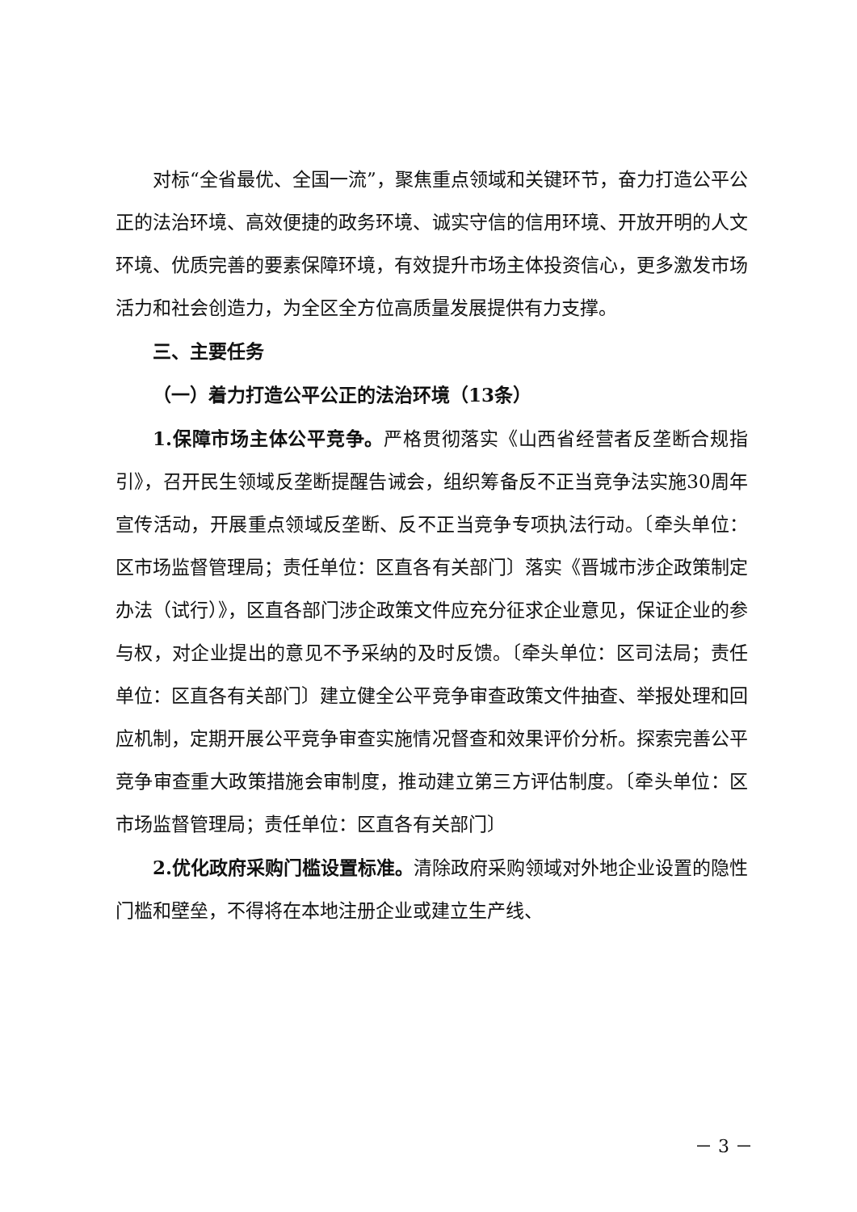对标“全省最优、全国一流”，聚焦重点领域和关键环节，奋力打造公平公正的法治环境、高效便捷的政务环境、诚实守信的信用环境、开放开明的人文环境、优质完善的要素保障环境，有效提升市场主体投资信心，更多激发市场活力和社会创造力，为全区全方位高质量发展提供有力支撑。
三、主要任务
（一）着力打造公平公正的法治环境（13条）
1.保障市场主体公平竞争。严格贯彻落实《山西省经营者反垄断合规指引》，召开民生领域反垄断提醒告诫会，组织筹备反不正当竞争法实施30周年宣传活动，开展重点领域反垄断、反不正当竞争专项执法行动。〔牵头单位：区市场监督管理局；责任单位：区直各有关部门〕落实《晋城市涉企政策制定办法（试行）》，区直各部门涉企政策文件应充分征求企业意见，保证企业的参与权，对企业提出的意见不予采纳的及时反馈。〔牵头单位：区司法局；责任单位：区直各有关部门〕建立健全公平竞争审查政策文件抽查、举报处理和回应机制，定期开展公平竞争审查实施情况督查和效果评价分析。探索完善公平竞争审查重大政策措施会审制度，推动建立第三方评估制度。〔牵头单位：区市场监督管理局；责任单位：区直各有关部门〕
2.优化政府采购门槛设置标准。清除政府采购领域对外地企业设置的隐性门槛和壁垒，不得将在本地注册企业或建立生产线、
－ 3 －